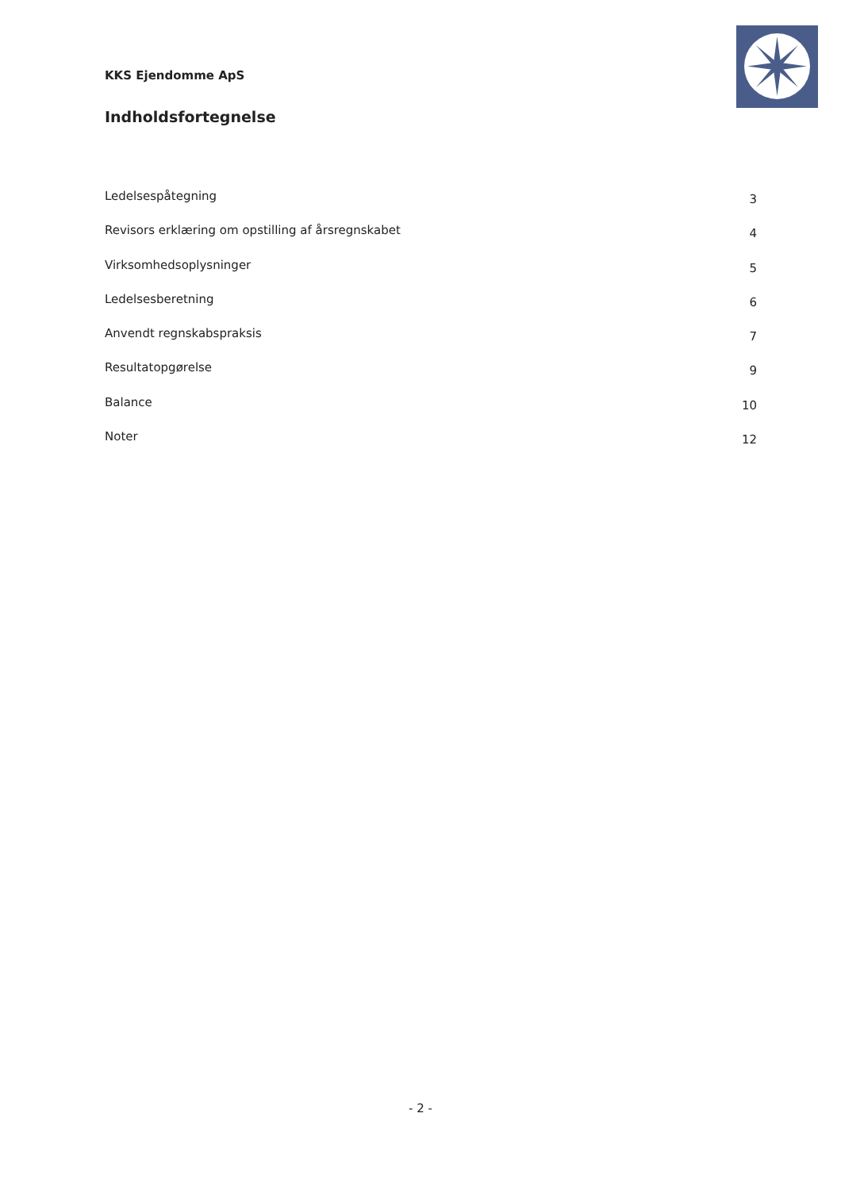KKS Ejendomme ApS
Indholdsfortegnelse
Ledelsespåtegning 3
Revisors erklæring om opstilling af årsregnskabet 4
Virksomhedsoplysninger 5
Ledelsesberetning 6
Anvendt regnskabspraksis 7
Resultatopgørelse 9
Balance 10
Noter 12
- 2 -